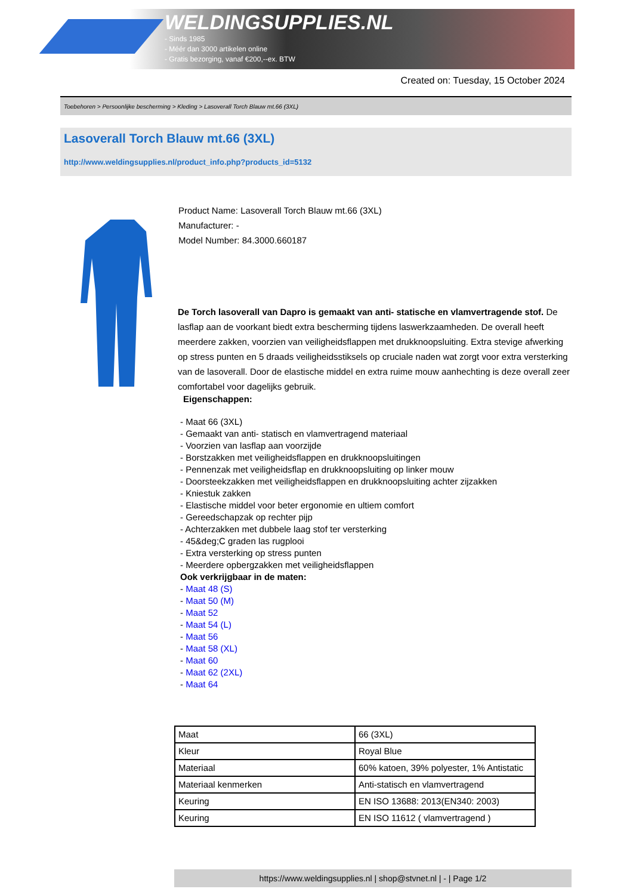WELDINGSUPPLIES.NL
- Sinds 1985
- Méér dan 3000 artikelen online
- Gratis bezorging, vanaf €200,--ex. BTW
Created on: Tuesday, 15 October 2024
Toebehoren > Persoonlijke bescherming > Kleding > Lasoverall Torch Blauw mt.66 (3XL)
Lasoverall Torch Blauw mt.66 (3XL)
http://www.weldingsupplies.nl/product_info.php?products_id=5132
Product Name: Lasoverall Torch Blauw mt.66 (3XL)
Manufacturer: -
Model Number: 84.3000.660187
De Torch lasoverall van Dapro is gemaakt van anti- statische en vlamvertragende stof. De lasflap aan de voorkant biedt extra bescherming tijdens laswerkzaamheden. De overall heeft meerdere zakken, voorzien van veiligheidsflappen met drukknoopsluiting. Extra stevige afwerking op stress punten en 5 draads veiligheidsstiksels op cruciale naden wat zorgt voor extra versterking van de lasoverall. Door de elastische middel en extra ruime mouw aanhechting is deze overall zeer comfortabel voor dagelijks gebruik.
Eigenschappen:
- Maat 66 (3XL)
- Gemaakt van anti- statisch en vlamvertragend materiaal
- Voorzien van lasflap aan voorzijde
- Borstzakken met veiligheidsflappen en drukknoopsluitingen
- Pennenzak met veiligheidsflap en drukknoopsluiting op linker mouw
- Doorsteekzakken met veiligheidsflappen en drukknoopsluiting achter zijzakken
- Kniestuk zakken
- Elastische middel voor beter ergonomie en ultiem comfort
- Gereedschapzak op rechter pijp
- Achterzakken met dubbele laag stof ter versterking
- 45&deg;C graden las rugplooi
- Extra versterking op stress punten
- Meerdere opbergzakken met veiligheidsflappen
Ook verkrijgbaar in de maten:
- Maat 48 (S)
- Maat 50 (M)
- Maat 52
- Maat 54 (L)
- Maat 56
- Maat 58 (XL)
- Maat 60
- Maat 62 (2XL)
- Maat 64
| Maat | 66 (3XL) |
| Kleur | Royal Blue |
| Materiaal | 60% katoen, 39% polyester, 1% Antistatic |
| Materiaal kenmerken | Anti-statisch en vlamvertragend |
| Keuring | EN ISO 13688: 2013(EN340: 2003) |
| Keuring | EN ISO 11612 ( vlamvertragend ) |
https://www.weldingsupplies.nl | shop@stvnet.nl | - | Page 1/2